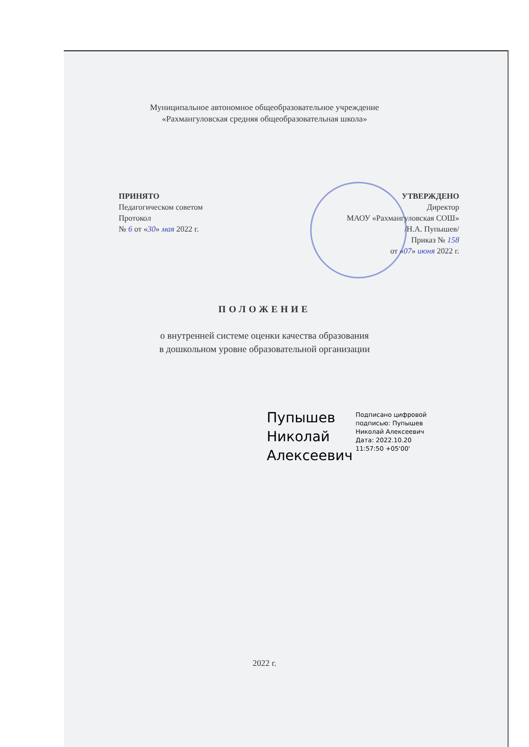Муниципальное автономное общеобразовательное учреждение
«Рахмангуловская средняя общеобразовательная школа»
ПРИНЯТО
Педагогическом советом
Протокол
№ 6 от «30» мая 2022 г.
УТВЕРЖДЕНО
Директор
МАОУ «Рахмангуловская СОШ»
/Н.А. Пупышев/
Приказ № 158
от «07» июня 2022 г.
ПОЛОЖЕНИЕ
о внутренней системе оценки качества образования
в дошкольном уровне образовательной организации
Пупышев
Николай
Алексеевич
Подписано цифровой
подписью: Пупышев
Николай Алексеевич
Дата: 2022.10.20
11:57:50 +05'00'
2022 г.